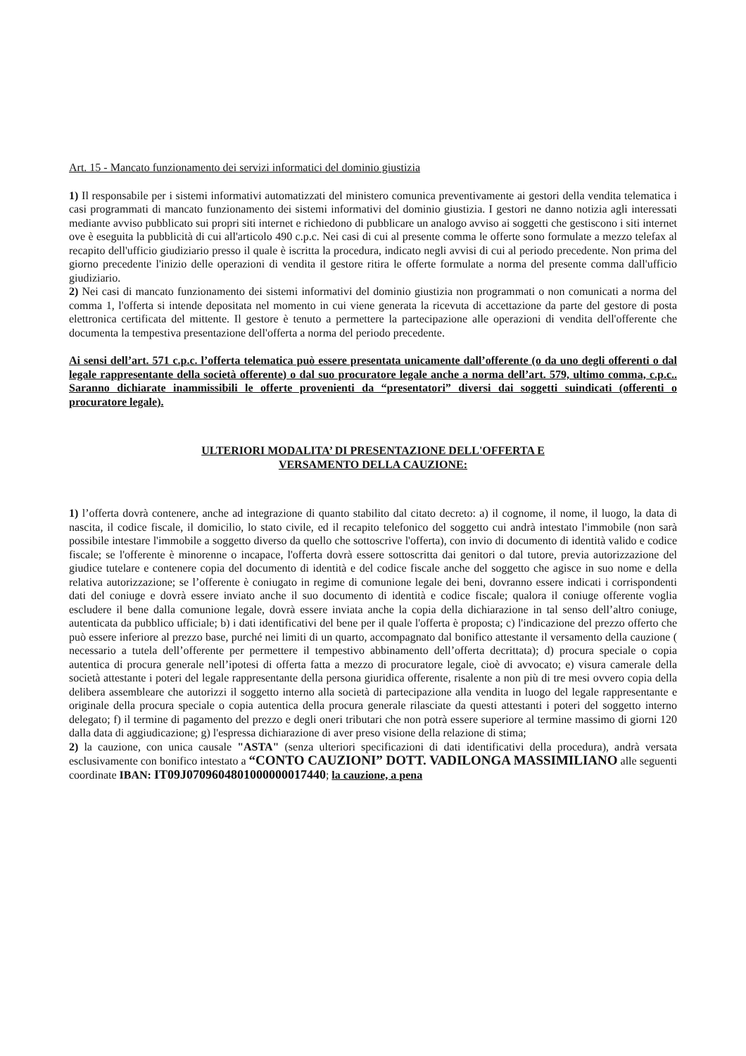Art. 15 - Mancato funzionamento dei servizi informatici del dominio giustizia
1) Il responsabile per i sistemi informativi automatizzati del ministero comunica preventivamente ai gestori della vendita telematica i casi programmati di mancato funzionamento dei sistemi informativi del dominio giustizia. I gestori ne danno notizia agli interessati mediante avviso pubblicato sui propri siti internet e richiedono di pubblicare un analogo avviso ai soggetti che gestiscono i siti internet ove è eseguita la pubblicità di cui all'articolo 490 c.p.c. Nei casi di cui al presente comma le offerte sono formulate a mezzo telefax al recapito dell'ufficio giudiziario presso il quale è iscritta la procedura, indicato negli avvisi di cui al periodo precedente. Non prima del giorno precedente l'inizio delle operazioni di vendita il gestore ritira le offerte formulate a norma del presente comma dall'ufficio giudiziario.
2) Nei casi di mancato funzionamento dei sistemi informativi del dominio giustizia non programmati o non comunicati a norma del comma 1, l'offerta si intende depositata nel momento in cui viene generata la ricevuta di accettazione da parte del gestore di posta elettronica certificata del mittente. Il gestore è tenuto a permettere la partecipazione alle operazioni di vendita dell'offerente che documenta la tempestiva presentazione dell'offerta a norma del periodo precedente.
Ai sensi dell’art. 571 c.p.c. l’offerta telematica può essere presentata unicamente dall’offerente (o da uno degli offerenti o dal legale rappresentante della società offerente) o dal suo procuratore legale anche a norma dell’art. 579, ultimo comma, c.p.c.. Saranno dichiarate inammissibili le offerte provenienti da “presentatori” diversi dai soggetti suindicati (offerenti o procuratore legale).
ULTERIORI MODALITA’ DI PRESENTAZIONE DELL'OFFERTA E
VERSAMENTO DELLA CAUZIONE:
1) l’offerta dovrà contenere, anche ad integrazione di quanto stabilito dal citato decreto: a) il cognome, il nome, il luogo, la data di nascita, il codice fiscale, il domicilio, lo stato civile, ed il recapito telefonico del soggetto cui andrà intestato l'immobile (non sarà possibile intestare l'immobile a soggetto diverso da quello che sottoscrive l'offerta), con invio di documento di identità valido e codice fiscale; se l'offerente è minorenne o incapace, l'offerta dovrà essere sottoscritta dai genitori o dal tutore, previa autorizzazione del giudice tutelare e contenere copia del documento di identità e del codice fiscale anche del soggetto che agisce in suo nome e della relativa autorizzazione; se l’offerente è coniugato in regime di comunione legale dei beni, dovranno essere indicati i corrispondenti dati del coniuge e dovrà essere inviato anche il suo documento di identità e codice fiscale; qualora il coniuge offerente voglia escludere il bene dalla comunione legale, dovrà essere inviata anche la copia della dichiarazione in tal senso dell’altro coniuge, autenticata da pubblico ufficiale; b) i dati identificativi del bene per il quale l'offerta è proposta; c) l'indicazione del prezzo offerto che può essere inferiore al prezzo base, purché nei limiti di un quarto, accompagnato dal bonifico attestante il versamento della cauzione ( necessario a tutela dell’offerente per permettere il tempestivo abbinamento dell’offerta decrittata); d) procura speciale o copia autentica di procura generale nell’ipotesi di offerta fatta a mezzo di procuratore legale, cioè di avvocato; e) visura camerale della società attestante i poteri del legale rappresentante della persona giuridica offerente, risalente a non più di tre mesi ovvero copia della delibera assembleare che autorizzi il soggetto interno alla società di partecipazione alla vendita in luogo del legale rappresentante e originale della procura speciale o copia autentica della procura generale rilasciate da questi attestanti i poteri del soggetto interno delegato; f) il termine di pagamento del prezzo e degli oneri tributari che non potrà essere superiore al termine massimo di giorni 120 dalla data di aggiudicazione; g) l'espressa dichiarazione di aver preso visione della relazione di stima;
2) la cauzione, con unica causale "ASTA" (senza ulteriori specificazioni di dati identificativi della procedura), andrà versata esclusivamente con bonifico intestato a “CONTO CAUZIONI” DOTT. VADILONGA MASSIMILIANO alle seguenti coordinate IBAN: IT09J0709604801000000017440; la cauzione, a pena